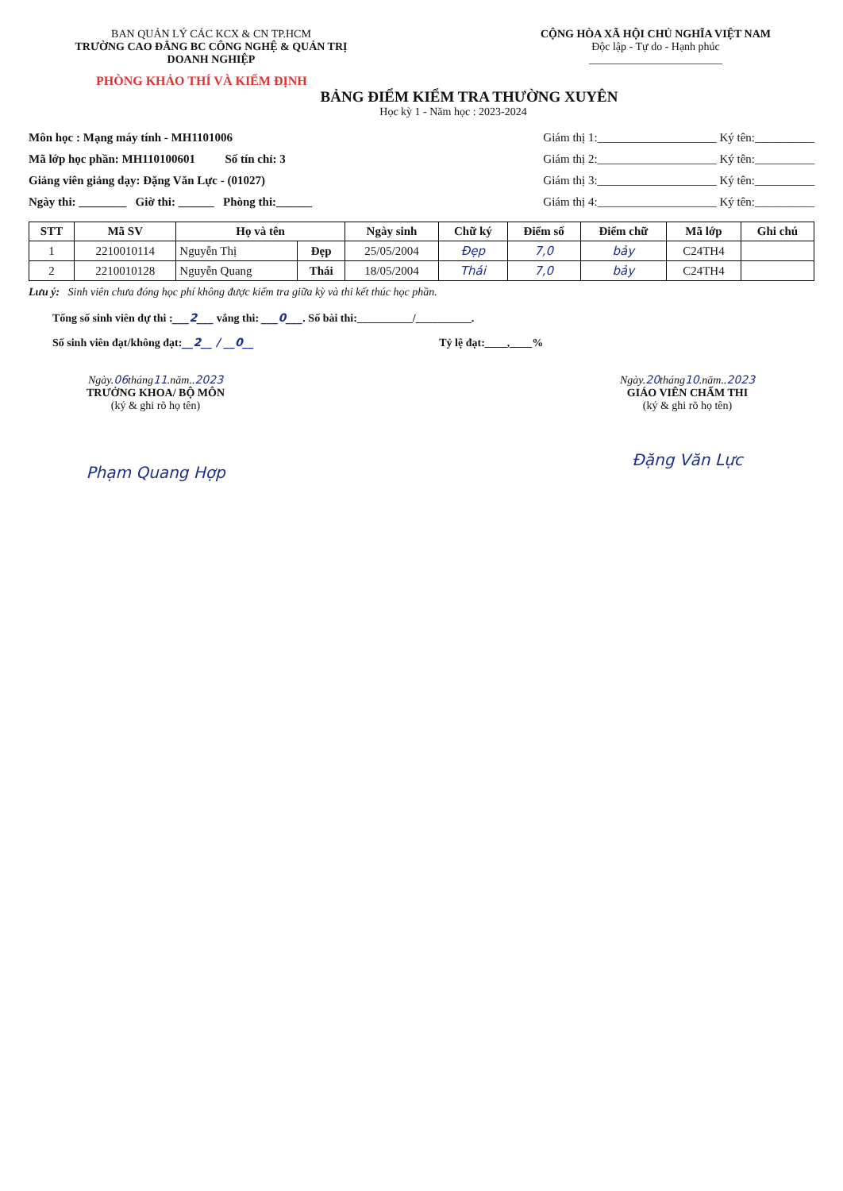BAN QUẢN LÝ CÁC KCX & CN TP.HCM
TRƯỜNG CAO ĐẲNG BC CÔNG NGHỆ & QUẢN TRỊ DOANH NGHIỆP
CỘNG HÒA XÃ HỘI CHỦ NGHĨA VIỆT NAM
Độc lập - Tự do - Hạnh phúc
________________________
PHÒNG KHẢO THÍ VÀ KIỂM ĐỊNH
BẢNG ĐIỂM KIỂM TRA THƯỜNG XUYÊN
Học kỳ 1 - Năm học : 2023-2024
Môn học : Mạng máy tính - MH1101006
Mã lớp học phần: MH110100601 Số tín chỉ: 3
Giảng viên giảng dạy: Đặng Văn Lực - (01027)
Ngày thi: ________ Giờ thi: ______ Phòng thi:______
Giám thị 1:____________________ Ký tên:__________
Giám thị 2:____________________ Ký tên:__________
Giám thị 3:____________________ Ký tên:__________
Giám thị 4:____________________ Ký tên:__________
| STT | Mã SV | Họ và tên | | Ngày sinh | Chữ ký | Điểm số | Điểm chữ | Mã lớp | Ghi chú |
| --- | --- | --- | --- | --- | --- | --- | --- | --- | --- |
| 1 | 2210010114 | Nguyễn Thị | Đẹp | 25/05/2004 | Đẹp | 7,0 | bảy | C24TH4 | |
| 2 | 2210010128 | Nguyễn Quang | Thái | 18/05/2004 | Thái | 7,0 | bảy | C24TH4 | |
Lưu ý: Sinh viên chưa đóng học phí không được kiểm tra giữa kỳ và thi kết thúc học phần.
Tổng số sinh viên dự thi :___2___ vắng thi: ___0___. Số bài thi:__________/__________.
Số sinh viên đạt/không đạt:__2__ / __0__ Tỷ lệ đạt:____,____%
Ngày. 06 tháng 11.năm.. 2023
TRƯỞNG KHOA/ BỘ MÔN
(ký & ghi rõ họ tên)
Phạm Quang Hợp
Ngày. 20 tháng 10.năm.. 2023
GIÁO VIÊN CHẤM THI
(ký & ghi rõ họ tên)
Đặng Văn Lực